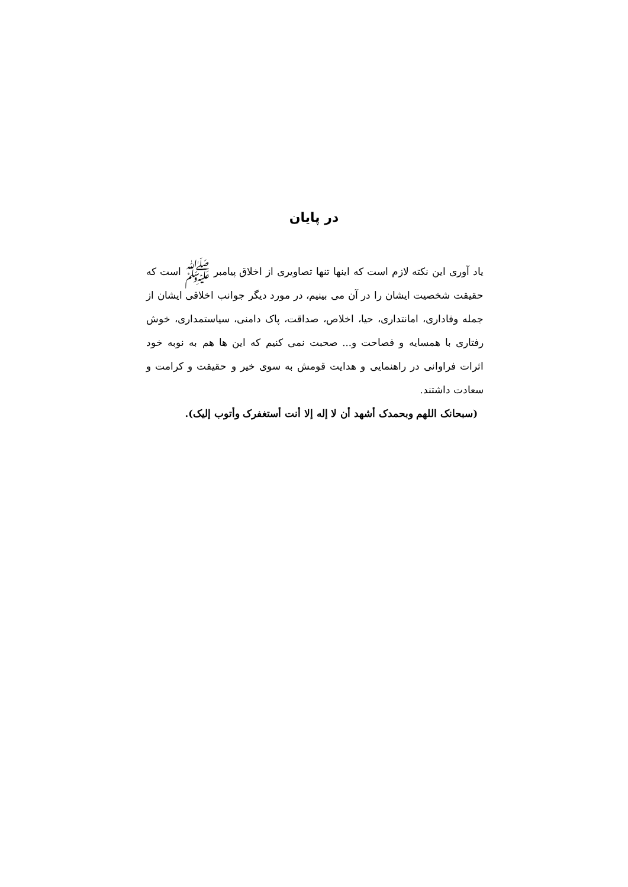در پایان
یاد آوری این نکته لازم است که اینها تنها تصاویری از اخلاق پیامبر ﷺ است که حقیقت شخصیت ایشان را در آن می بینیم، در مورد دیگر جوانب اخلاقی ایشان از جمله وفاداری، امانتداری، حیا، اخلاص، صداقت، پاک دامنی، سیاستمداری، خوش رفتاری با همسایه و فصاحت و... صحبت نمی کنیم که این ها هم به نوبه خود اثرات فراوانی در راهنمایی و هدایت قومش به سوی خیر و حقیقت و کرامت و سعادت داشتند.
(سبحانک اللهم وبحمدک أشهد أن لا إله إلا أنت أستغفرک وأتوب إلیک).